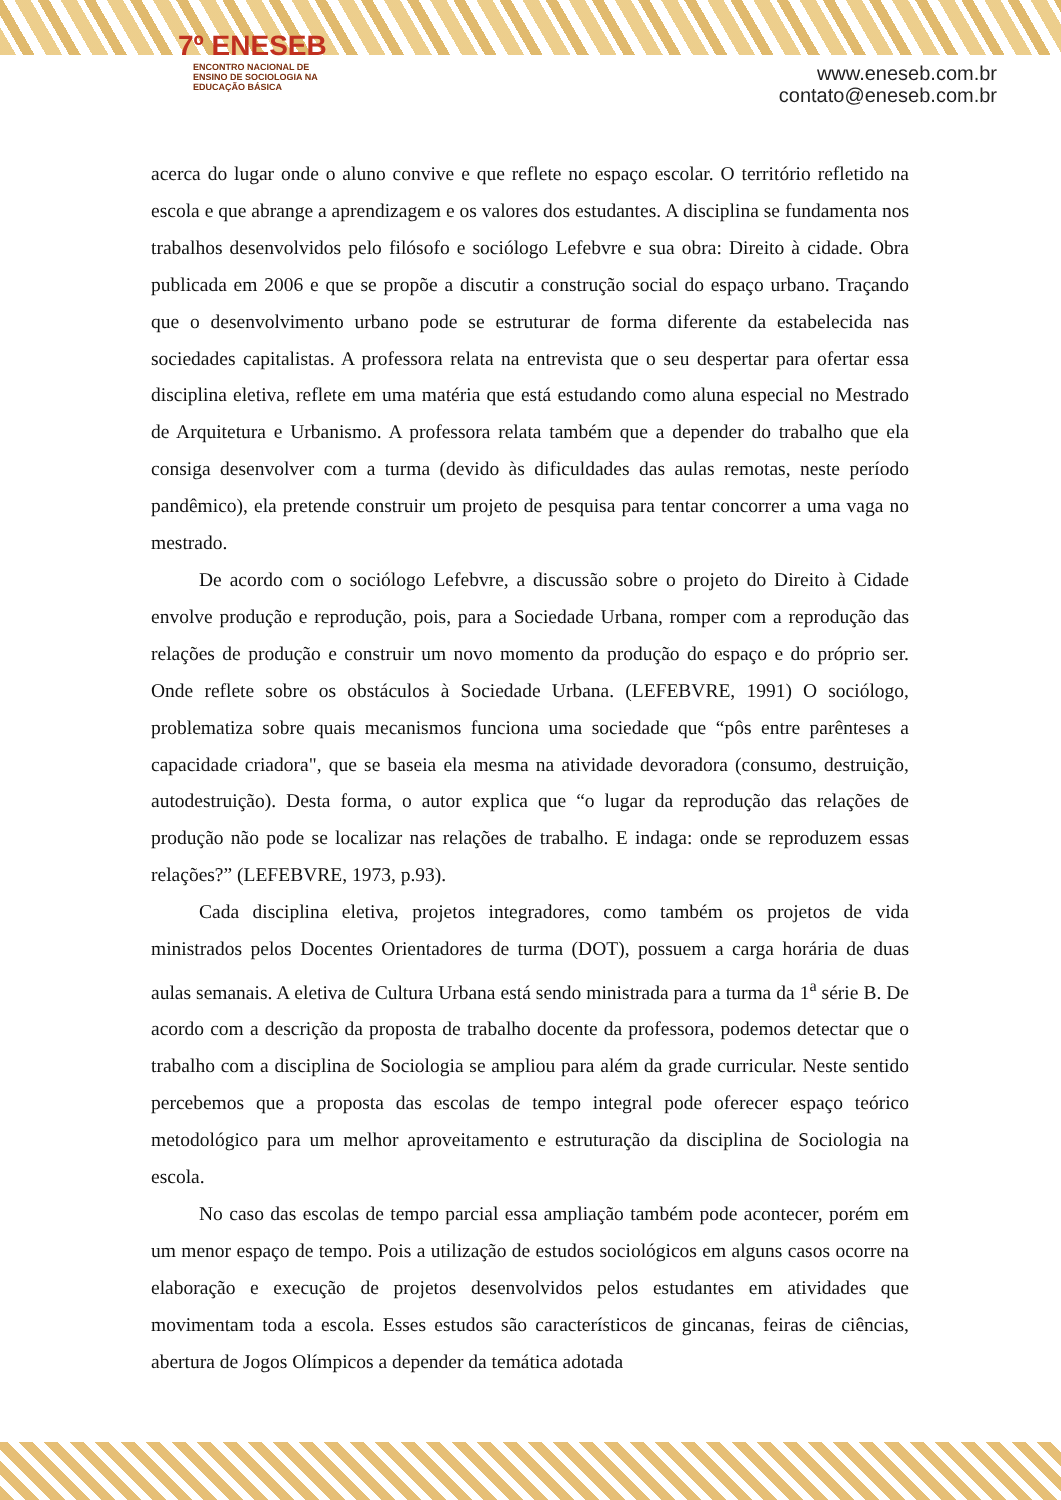7º ENESEB
ENCONTRO NACIONAL DE ENSINO DE SOCIOLOGIA NA EDUCAÇÃO BÁSICA
www.eneseb.com.br
contato@eneseb.com.br
acerca do lugar onde o aluno convive e que reflete no espaço escolar. O território refletido na escola e que abrange a aprendizagem e os valores dos estudantes. A disciplina se fundamenta nos trabalhos desenvolvidos pelo filósofo e sociólogo Lefebvre e sua obra: Direito à cidade. Obra publicada em 2006 e que se propõe a discutir a construção social do espaço urbano. Traçando que o desenvolvimento urbano pode se estruturar de forma diferente da estabelecida nas sociedades capitalistas. A professora relata na entrevista que o seu despertar para ofertar essa disciplina eletiva, reflete em uma matéria que está estudando como aluna especial no Mestrado de Arquitetura e Urbanismo. A professora relata também que a depender do trabalho que ela consiga desenvolver com a turma (devido às dificuldades das aulas remotas, neste período pandêmico), ela pretende construir um projeto de pesquisa para tentar concorrer a uma vaga no mestrado.
De acordo com o sociólogo Lefebvre, a discussão sobre o projeto do Direito à Cidade envolve produção e reprodução, pois, para a Sociedade Urbana, romper com a reprodução das relações de produção e construir um novo momento da produção do espaço e do próprio ser. Onde reflete sobre os obstáculos à Sociedade Urbana. (LEFEBVRE, 1991) O sociólogo, problematiza sobre quais mecanismos funciona uma sociedade que “pôs entre parênteses a capacidade criadora", que se baseia ela mesma na atividade devoradora (consumo, destruição, autodestruição). Desta forma, o autor explica que “o lugar da reprodução das relações de produção não pode se localizar nas relações de trabalho. E indaga: onde se reproduzem essas relações?” (LEFEBVRE, 1973, p.93).
Cada disciplina eletiva, projetos integradores, como também os projetos de vida ministrados pelos Docentes Orientadores de turma (DOT), possuem a carga horária de duas aulas semanais. A eletiva de Cultura Urbana está sendo ministrada para a turma da 1<sup>a</sup> série B. De acordo com a descrição da proposta de trabalho docente da professora, podemos detectar que o trabalho com a disciplina de Sociologia se ampliou para além da grade curricular. Neste sentido percebemos que a proposta das escolas de tempo integral pode oferecer espaço teórico metodológico para um melhor aproveitamento e estruturação da disciplina de Sociologia na escola.
No caso das escolas de tempo parcial essa ampliação também pode acontecer, porém em um menor espaço de tempo. Pois a utilização de estudos sociológicos em alguns casos ocorre na elaboração e execução de projetos desenvolvidos pelos estudantes em atividades que movimentam toda a escola. Esses estudos são característicos de gincanas, feiras de ciências, abertura de Jogos Olímpicos a depender da temática adotada